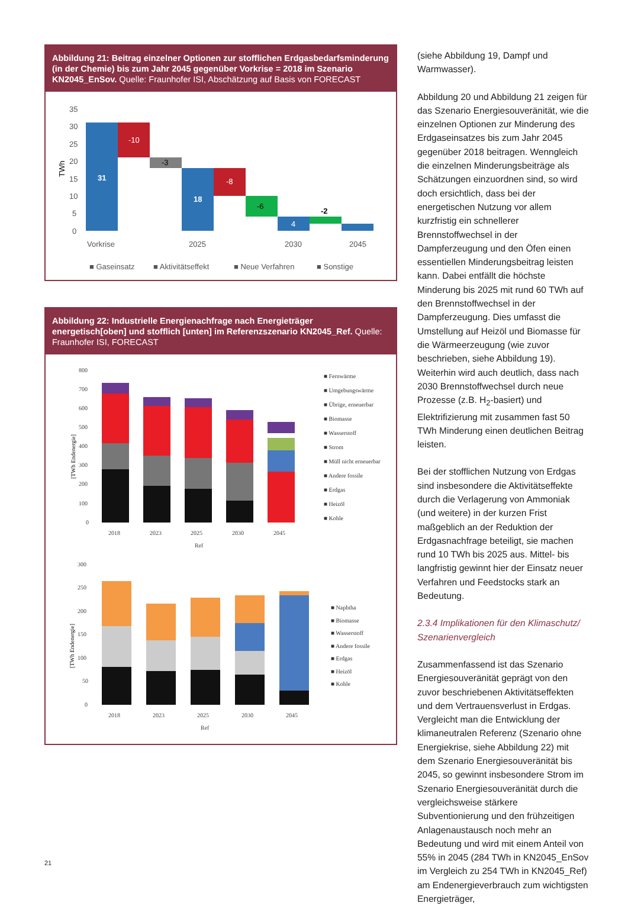Abbildung 21: Beitrag einzelner Optionen zur stofflichen Erdgasbedarfsminderung (in der Chemie) bis zum Jahr 2045 gegenüber Vorkrise = 2018 im Szenario KN2045_EnSov. Quelle: Fraunhofer ISI, Abschätzung auf Basis von FORECAST
TWh
35
30
25
20
15
10
5
0
31
-10
-3
18
-8
-6
4
-2
Vorkrise
2025
2030
2045
■ Gaseinsatz
■ Aktivitätseffekt
■ Neue Verfahren
■ Sonstige
Abbildung 22: Industrielle Energienachfrage nach Energieträger energetisch[oben] und stofflich [unten] im Referenzszenario KN2045_Ref. Quelle: Fraunhofer ISI, FORECAST
[TWh Endenergie]
800
700
600
500
400
300
200
100
0
2018
2023
2025
2030
2045
Ref
■ Fernwärme
■ Umgebungswärme
■ Übrige, erneuerbar
■ Biomasse
■ Wasserstoff
■ Strom
■ Müll nicht erneuerbar
■ Andere fossile
■ Erdgas
■ Heizöl
■ Kohle
[TWh Endenergie]
300
250
200
150
100
50
0
2018
2023
2025
2030
2045
Ref
■ Naphtha
■ Biomasse
■ Wasserstoff
■ Andere fossile
■ Erdgas
■ Heizöl
■ Kohle
(siehe Abbildung 19, Dampf und Warmwasser).
Abbildung 20 und Abbildung 21 zeigen für das Szenario Energiesouveränität, wie die einzelnen Optionen zur Minderung des Erdgaseinsatzes bis zum Jahr 2045 gegenüber 2018 beitragen. Wenngleich die einzelnen Minderungsbeiträge als Schätzungen einzuordnen sind, so wird doch ersichtlich, dass bei der energetischen Nutzung vor allem kurzfristig ein schnellerer Brennstoffwechsel in der Dampferzeugung und den Öfen einen essentiellen Minderungsbeitrag leisten kann. Dabei entfällt die höchste Minderung bis 2025 mit rund 60 TWh auf den Brennstoffwechsel in der Dampferzeugung. Dies umfasst die Umstellung auf Heizöl und Biomasse für die Wärmeerzeugung (wie zuvor beschrieben, siehe Abbildung 19). Weiterhin wird auch deutlich, dass nach 2030 Brennstoffwechsel durch neue Prozesse (z.B. H<sub>2</sub>-basiert) und Elektrifizierung mit zusammen fast 50 TWh Minderung einen deutlichen Beitrag leisten.
Bei der stofflichen Nutzung von Erdgas sind insbesondere die Aktivitätseffekte durch die Verlagerung von Ammoniak (und weitere) in der kurzen Frist maßgeblich an der Reduktion der Erdgasnachfrage beteiligt, sie machen rund 10 TWh bis 2025 aus. Mittel- bis langfristig gewinnt hier der Einsatz neuer Verfahren und Feedstocks stark an Bedeutung.
2.3.4 Implikationen für den Klimaschutz/ Szenarienvergleich
Zusammenfassend ist das Szenario Energiesouveränität geprägt von den zuvor beschriebenen Aktivitätseffekten und dem Vertrauensverlust in Erdgas. Vergleicht man die Entwicklung der klimaneutralen Referenz (Szenario ohne Energiekrise, siehe Abbildung 22) mit dem Szenario Energiesouveränität bis 2045, so gewinnt insbesondere Strom im Szenario Energiesouveränität durch die vergleichsweise stärkere Subventionierung und den frühzeitigen Anlagenaustausch noch mehr an Bedeutung und wird mit einem Anteil von 55% in 2045 (284 TWh in KN2045_EnSov im Vergleich zu 254 TWh in KN2045_Ref) am Endenergieverbrauch zum wichtigsten Energieträger,
21